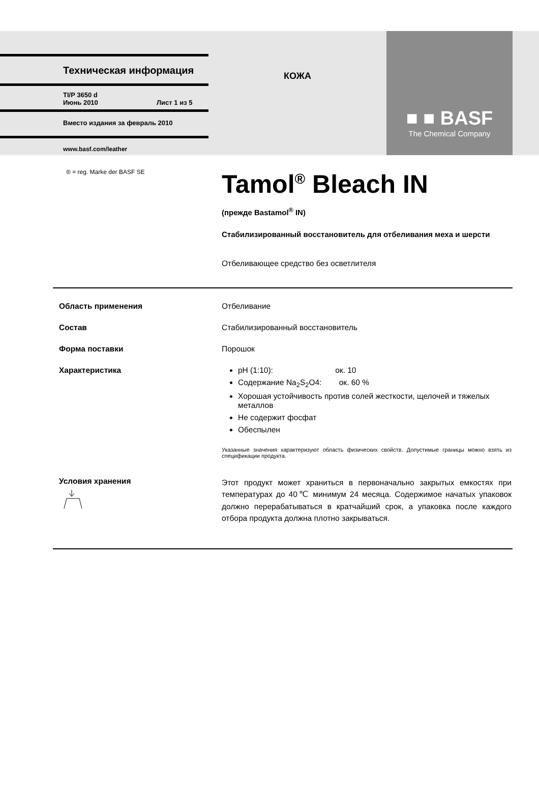Техническая информация
TI/P 3650 d
Июнь 2010 Лист 1 из 5
Вместо издания за февраль 2010
www.basf.com/leather
КОЖА
■ ■ BASF
The Chemical Company
® = reg. Marke der BASF SE
Tamol<sup>®</sup> Bleach IN
(прежде Bastamol<sup>®</sup> IN)
Стабилизированный восстановитель для отбеливания меха и шерсти
Отбеливающее средство без осветлителя
Область применения Отбеливание
Состав Стабилизированный восстановитель
Форма поставки Порошок
Характеристика pH (1:10): ок. 10
Содержание Na<sub>2</sub>S<sub>2</sub>O4: ок. 60 %
Хорошая устойчивость против солей жесткости, щелочей и тяжелых металлов
Не содержит фосфат
Обеспылен
Указанные значения характеризуют область физических свойств. Допустимые границы можно взять из спецификации продукта.
Условия хранения
Этот продукт может храниться в первоначально закрытых емкостях при температурах до 40℃ минимум 24 месяца. Содержимое начатых упаковок должно перерабатываться в кратчайший срок, а упаковка после каждого отбора продукта должна плотно закрываться.